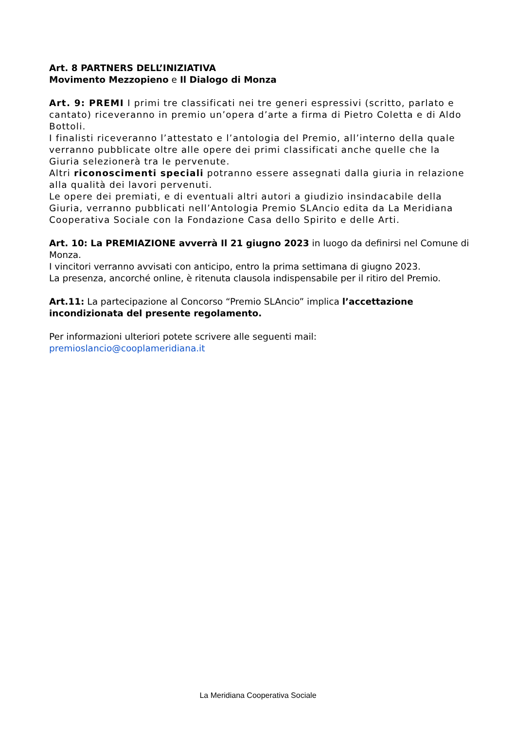Art. 8 PARTNERS DELL’INIZIATIVA
Movimento Mezzopieno e Il Dialogo di Monza
Art. 9: PREMI I primi tre classificati nei tre generi espressivi (scritto, parlato e cantato) riceveranno in premio un’opera d’arte a firma di Pietro Coletta e di Aldo Bottoli.
I finalisti riceveranno l’attestato e l’antologia del Premio, all’interno della quale verranno pubblicate oltre alle opere dei primi classificati anche quelle che la Giuria selezionerà tra le pervenute.
Altri riconoscimenti speciali potranno essere assegnati dalla giuria in relazione alla qualità dei lavori pervenuti.
Le opere dei premiati, e di eventuali altri autori a giudizio insindacabile della Giuria, verranno pubblicati nell’Antologia Premio SLAncio edita da La Meridiana Cooperativa Sociale con la Fondazione Casa dello Spirito e delle Arti.
Art. 10: La PREMIAZIONE avverrà Il 21 giugno 2023 in luogo da definirsi nel Comune di Monza.
I vincitori verranno avvisati con anticipo, entro la prima settimana di giugno 2023.
La presenza, ancorché online, è ritenuta clausola indispensabile per il ritiro del Premio.
Art.11: La partecipazione al Concorso “Premio SLAncio” implica l’accettazione incondizionata del presente regolamento.
Per informazioni ulteriori potete scrivere alle seguenti mail:
premioslancio@cooplameridiana.it
La Meridiana Cooperativa Sociale